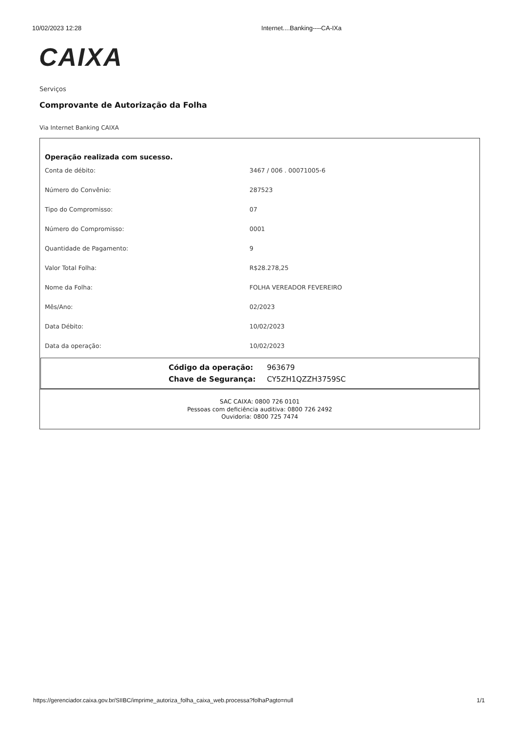10/02/2023 12:28 Internet....Banking----CA-IXa
CAIXA
Serviços
Comprovante de Autorização da Folha
Via Internet Banking CAIXA
Operação realizada com sucesso.
| Conta de débito: | 3467 / 006 . 00071005-6 |
| Número do Convênio: | 287523 |
| Tipo do Compromisso: | 07 |
| Número do Compromisso: | 0001 |
| Quantidade de Pagamento: | 9 |
| Valor Total Folha: | R$28.278,25 |
| Nome da Folha: | FOLHA VEREADOR FEVEREIRO |
| Mês/Ano: | 02/2023 |
| Data Débito: | 10/02/2023 |
| Data da operação: | 10/02/2023 |
| Código da operação: | 963679 |
| Chave de Segurança: | CY5ZH1QZZH3759SC |
SAC CAIXA: 0800 726 0101
Pessoas com deficiência auditiva: 0800 726 2492
Ouvidoria: 0800 725 7474
https://gerenciador.caixa.gov.br/SIIBC/imprime_autoriza_folha_caixa_web.processa?folhaPagto=null 1/1